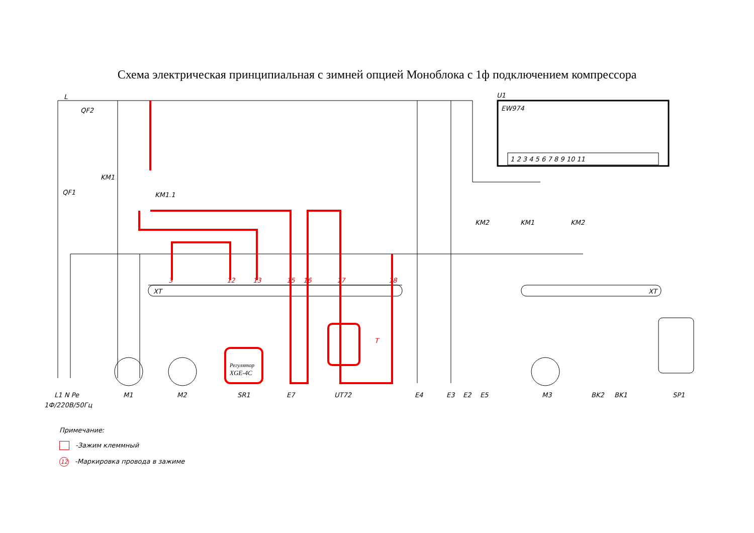Схема электрическая принципиальная с зимней опцией Моноблока с 1ф подключением компрессора
L
QF2
QF1
KM1
KM1.1
KM2
U1
EW974
1 2 3 4 5 6 7 8 9 10 11
KM1
KM2
XT
XT
3
12
13
15
16
17
18
T
Регулятор
XGE-4C
L1 N Pe
1Ф/220В/50Гц
M1
M2
SR1
E7
UT72
E4
E3
E2
E5
M3
BK2
BK1
SP1
Примечание:
-Зажим клеммный
12 -Маркировка провода в зажиме